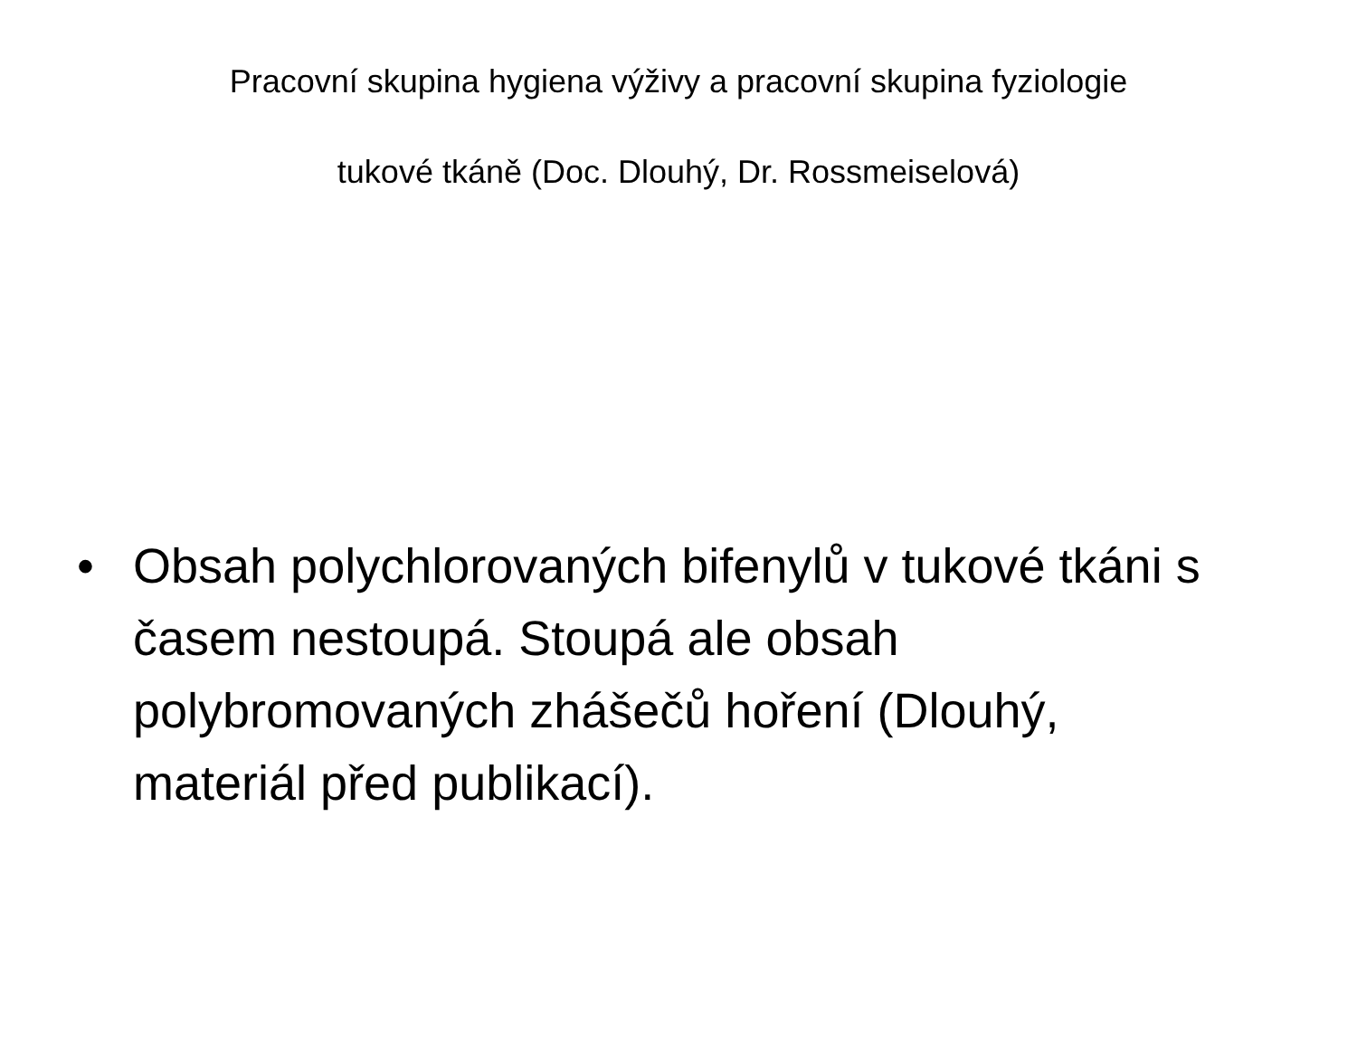Pracovní skupina hygiena výživy a pracovní skupina fyziologie
tukové tkáně (Doc. Dlouhý, Dr. Rossmeiselová)
• Obsah polychlorovaných bifenylů v tukové tkáni s časem nestoupá. Stoupá ale obsah polybromovaných zhášečů hoření (Dlouhý, materiál před publikací).